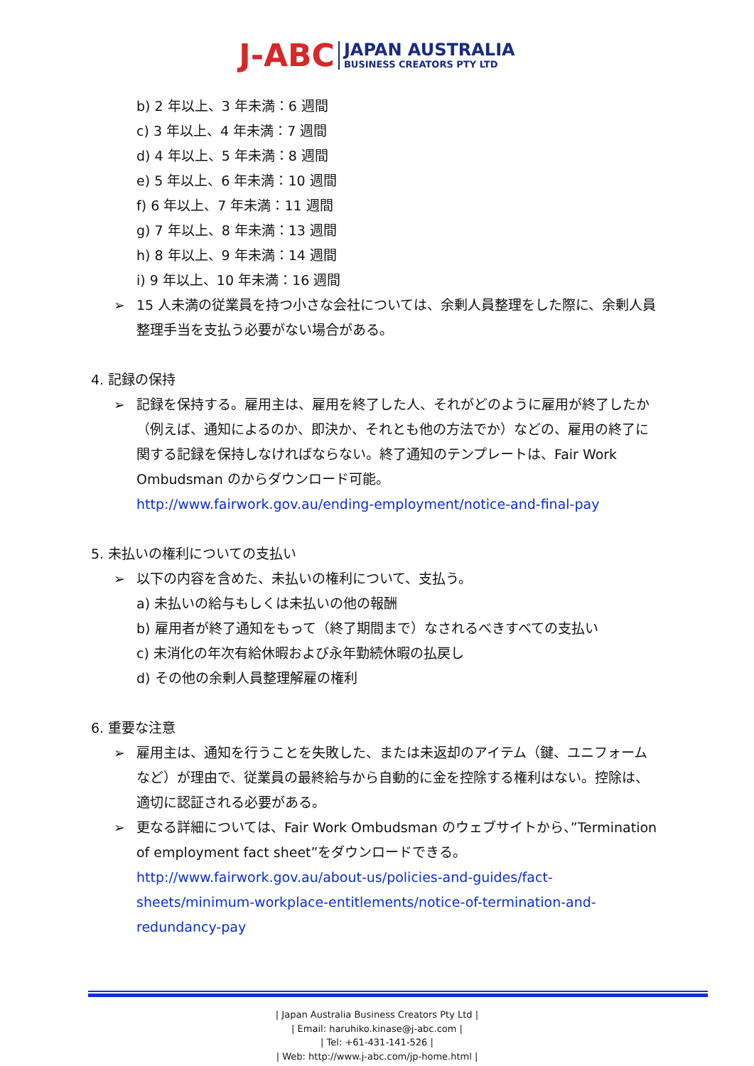J-ABC JAPAN AUSTRALIA
BUSINESS CREATORS PTY LTD
b) 2 年以上、3 年未満：6 週間
c) 3 年以上、4 年未満：7 週間
d) 4 年以上、5 年未満：8 週間
e) 5 年以上、6 年未満：10 週間
f) 6 年以上、7 年未満：11 週間
g) 7 年以上、8 年未満：13 週間
h) 8 年以上、9 年未満：14 週間
i) 9 年以上、10 年未満：16 週間
➢ 15 人未満の従業員を持つ小さな会社については、余剰人員整理をした際に、余剰人員整理手当を支払う必要がない場合がある。
4. 記録の保持
➢ 記録を保持する。雇用主は、雇用を終了した人、それがどのように雇用が終了したか（例えば、通知によるのか、即決か、それとも他の方法でか）などの、雇用の終了に関する記録を保持しなければならない。終了通知のテンプレートは、Fair Work Ombudsman のからダウンロード可能。
http://www.fairwork.gov.au/ending-employment/notice-and-final-pay
5. 未払いの権利についての支払い
➢ 以下の内容を含めた、未払いの権利について、支払う。
a) 未払いの給与もしくは未払いの他の報酬
b) 雇用者が終了通知をもって（終了期間まで）なされるべきすべての支払い
c) 未消化の年次有給休暇および永年勤続休暇の払戻し
d) その他の余剰人員整理解雇の権利
6. 重要な注意
➢ 雇用主は、通知を行うことを失敗した、または未返却のアイテム（鍵、ユニフォームなど）が理由で、従業員の最終給与から自動的に金を控除する権利はない。控除は、適切に認証される必要がある。
➢ 更なる詳細については、Fair Work Ombudsman のウェブサイトから、”Termination of employment fact sheet”をダウンロードできる。
http://www.fairwork.gov.au/about-us/policies-and-guides/fact-sheets/minimum-workplace-entitlements/notice-of-termination-and-redundancy-pay
| Japan Australia Business Creators Pty Ltd |
| Email: haruhiko.kinase@j-abc.com |
| Tel: +61-431-141-526 |
| Web: http://www.j-abc.com/jp-home.html |